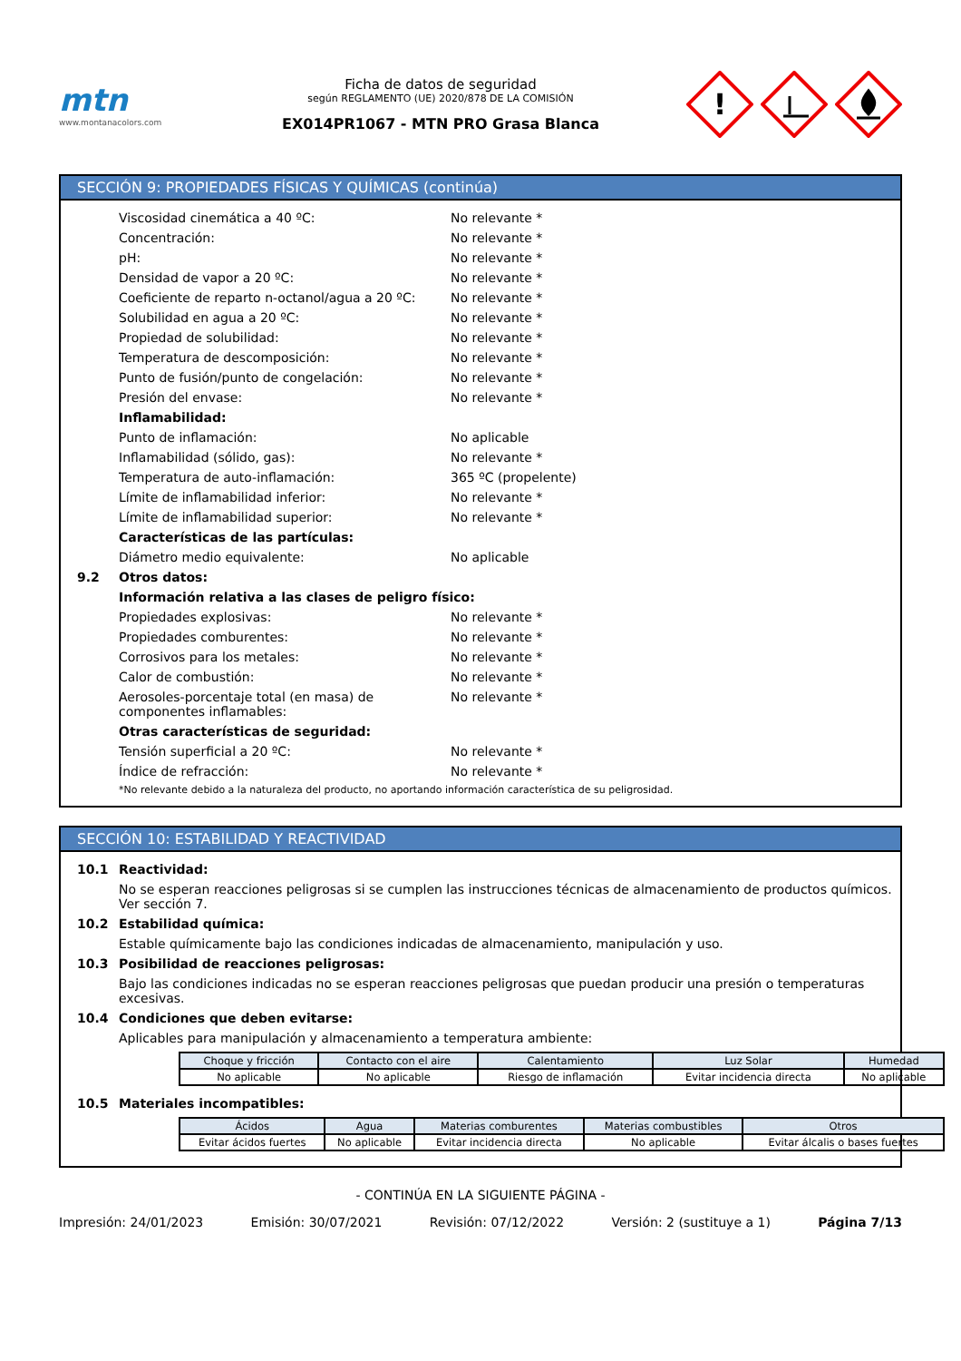mtn
www.montanacolors.com
Ficha de datos de seguridad
según REGLAMENTO (UE) 2020/878 DE LA COMISIÓN
EX014PR1067 - MTN PRO Grasa Blanca
!
SECCIÓN 9: PROPIEDADES FÍSICAS Y QUÍMICAS (continúa)
Viscosidad cinemática a 40 ºC: No relevante *
Concentración: No relevante *
pH: No relevante *
Densidad de vapor a 20 ºC: No relevante *
Coeficiente de reparto n-octanol/agua a 20 ºC:
No relevante *
Solubilidad en agua a 20 ºC: No relevante *
Propiedad de solubilidad: No relevante *
Temperatura de descomposición: No relevante *
Punto de fusión/punto de congelación: No relevante *
Presión del envase: No relevante *
Inflamabilidad:
Punto de inflamación: No aplicable
Inflamabilidad (sólido, gas): No relevante *
Temperatura de auto-inflamación: 365 ºC (propelente)
Límite de inflamabilidad inferior: No relevante *
Límite de inflamabilidad superior: No relevante *
Características de las partículas:
Diámetro medio equivalente: No aplicable
9.2 Otros datos:
Información relativa a las clases de peligro físico:
Propiedades explosivas: No relevante *
Propiedades comburentes: No relevante *
Corrosivos para los metales: No relevante *
Calor de combustión: No relevante *
Aerosoles-porcentaje total (en masa) de componentes inflamables:
No relevante *
Otras características de seguridad:
Tensión superficial a 20 ºC: No relevante *
Índice de refracción: No relevante *
*No relevante debido a la naturaleza del producto, no aportando información característica de su peligrosidad.
SECCIÓN 10: ESTABILIDAD Y REACTIVIDAD
10.1 Reactividad:
No se esperan reacciones peligrosas si se cumplen las instrucciones técnicas de almacenamiento de productos químicos. Ver sección 7.
10.2 Estabilidad química:
Estable químicamente bajo las condiciones indicadas de almacenamiento, manipulación y uso.
10.3 Posibilidad de reacciones peligrosas:
Bajo las condiciones indicadas no se esperan reacciones peligrosas que puedan producir una presión o temperaturas excesivas.
10.4 Condiciones que deben evitarse:
Aplicables para manipulación y almacenamiento a temperatura ambiente:
| Choque y fricción | Contacto con el aire | Calentamiento | Luz Solar | Humedad |
| --- | --- | --- | --- | --- |
| No aplicable | No aplicable | Riesgo de inflamación | Evitar incidencia directa | No aplicable |
10.5 Materiales incompatibles:
| Ácidos | Agua | Materias comburentes | Materias combustibles | Otros |
| --- | --- | --- | --- | --- |
| Evitar ácidos fuertes | No aplicable | Evitar incidencia directa | No aplicable | Evitar álcalis o bases fuertes |
- CONTINÚA EN LA SIGUIENTE PÁGINA -
Impresión: 24/01/2023 Emisión: 30/07/2021 Revisión: 07/12/2022 Versión: 2 (sustituye a 1) Página 7/13